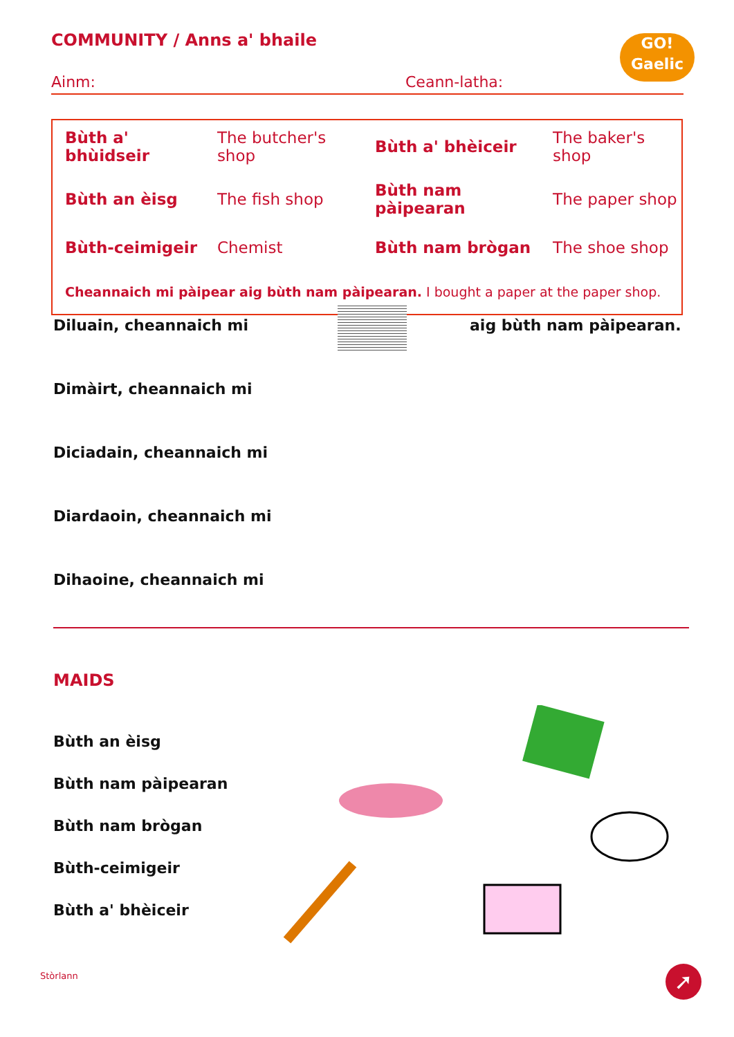COMMUNITY / Anns a' bhaile
GO!
Gaelic
Ainm: Ceann-latha:
| Bùth a' bhùidseir | The butcher's shop | Bùth a' bhèiceir | The baker's shop |
| Bùth an èisg | The fish shop | Bùth nam pàipearan | The paper shop |
| Bùth-ceimigeir | Chemist | Bùth nam brògan | The shoe shop |
| Cheannaich mi pàipear aig bùth nam pàipearan. I bought a paper at the paper shop. | | | |
Diluain, cheannaich mi
Dimàirt, cheannaich mi
Diciadain, cheannaich mi
Diardaoin, cheannaich mi
Dihaoine, cheannaich mi
aig bùth nam pàipearan.
MAIDS
Bùth an èisg
Bùth nam pàipearan
Bùth nam brògan
Bùth-ceimigeir
Bùth a' bhèiceir
Stòrlann ➚